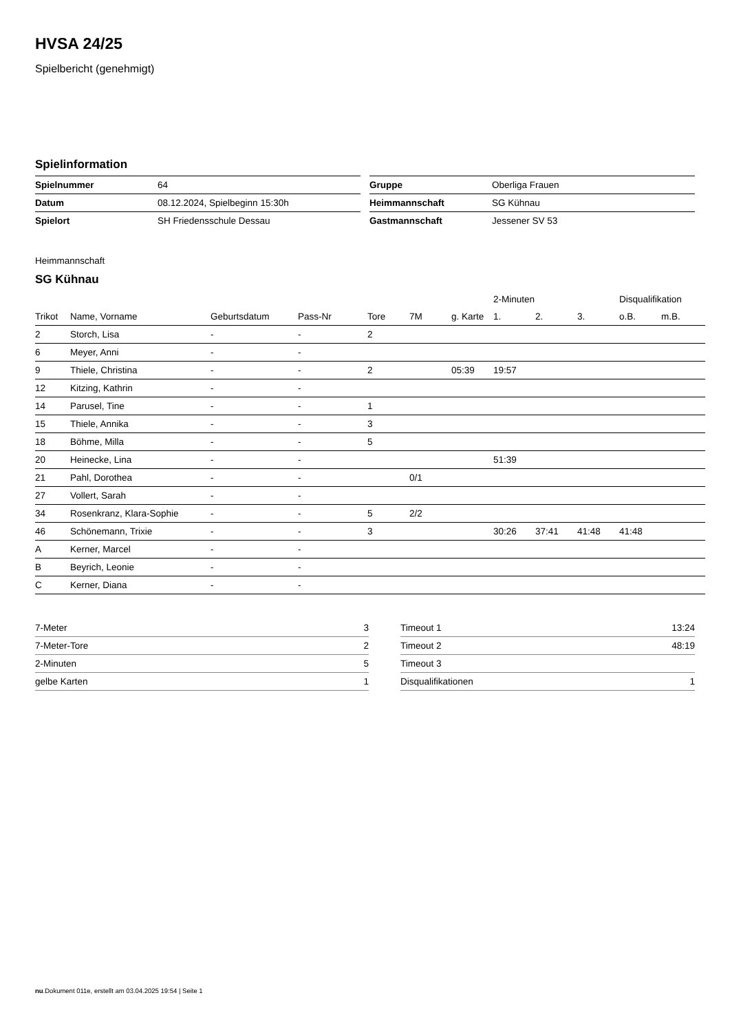HVSA 24/25
Spielbericht (genehmigt)
Spielinformation
| Spielnummer | 64 |
| Datum | 08.12.2024, Spielbeginn 15:30h |
| Spielort | SH Friedensschule Dessau |
| Gruppe | Oberliga Frauen |
| Heimmannschaft | SG Kühnau |
| Gastmannschaft | Jessener SV 53 |
Heimmannschaft
SG Kühnau
| | | | | | | | 2-Minuten | | | Disqualifikation | |
| --- | --- | --- | --- | --- | --- | --- | --- | --- | --- | --- | --- |
| Trikot | Name, Vorname | Geburtsdatum | Pass-Nr | Tore | 7M | g. Karte | 1. | 2. | 3. | o.B. | m.B. |
| 2 | Storch, Lisa | - | - | 2 | | | | | | | |
| 6 | Meyer, Anni | - | - | | | | | | | | |
| 9 | Thiele, Christina | - | - | 2 | | 05:39 | 19:57 | | | | |
| 12 | Kitzing, Kathrin | - | - | | | | | | | | |
| 14 | Parusel, Tine | - | - | 1 | | | | | | | |
| 15 | Thiele, Annika | - | - | 3 | | | | | | | |
| 18 | Böhme, Milla | - | - | 5 | | | | | | | |
| 20 | Heinecke, Lina | - | - | | | | 51:39 | | | | |
| 21 | Pahl, Dorothea | - | - | | 0/1 | | | | | | |
| 27 | Vollert, Sarah | - | - | | | | | | | | |
| 34 | Rosenkranz, Klara-Sophie | - | - | 5 | 2/2 | | | | | | |
| 46 | Schönemann, Trixie | - | - | 3 | | | 30:26 | 37:41 | 41:48 | 41:48 | |
| A | Kerner, Marcel | - | - | | | | | | | | |
| B | Beyrich, Leonie | - | - | | | | | | | | |
| C | Kerner, Diana | - | - | | | | | | | | |
| 7-Meter | 3 |
| 7-Meter-Tore | 2 |
| 2-Minuten | 5 |
| gelbe Karten | 1 |
| Timeout 1 | 13:24 |
| Timeout 2 | 48:19 |
| Timeout 3 | |
| Disqualifikationen | 1 |
nu.Dokument 011e, erstellt am 03.04.2025 19:54 | Seite 1